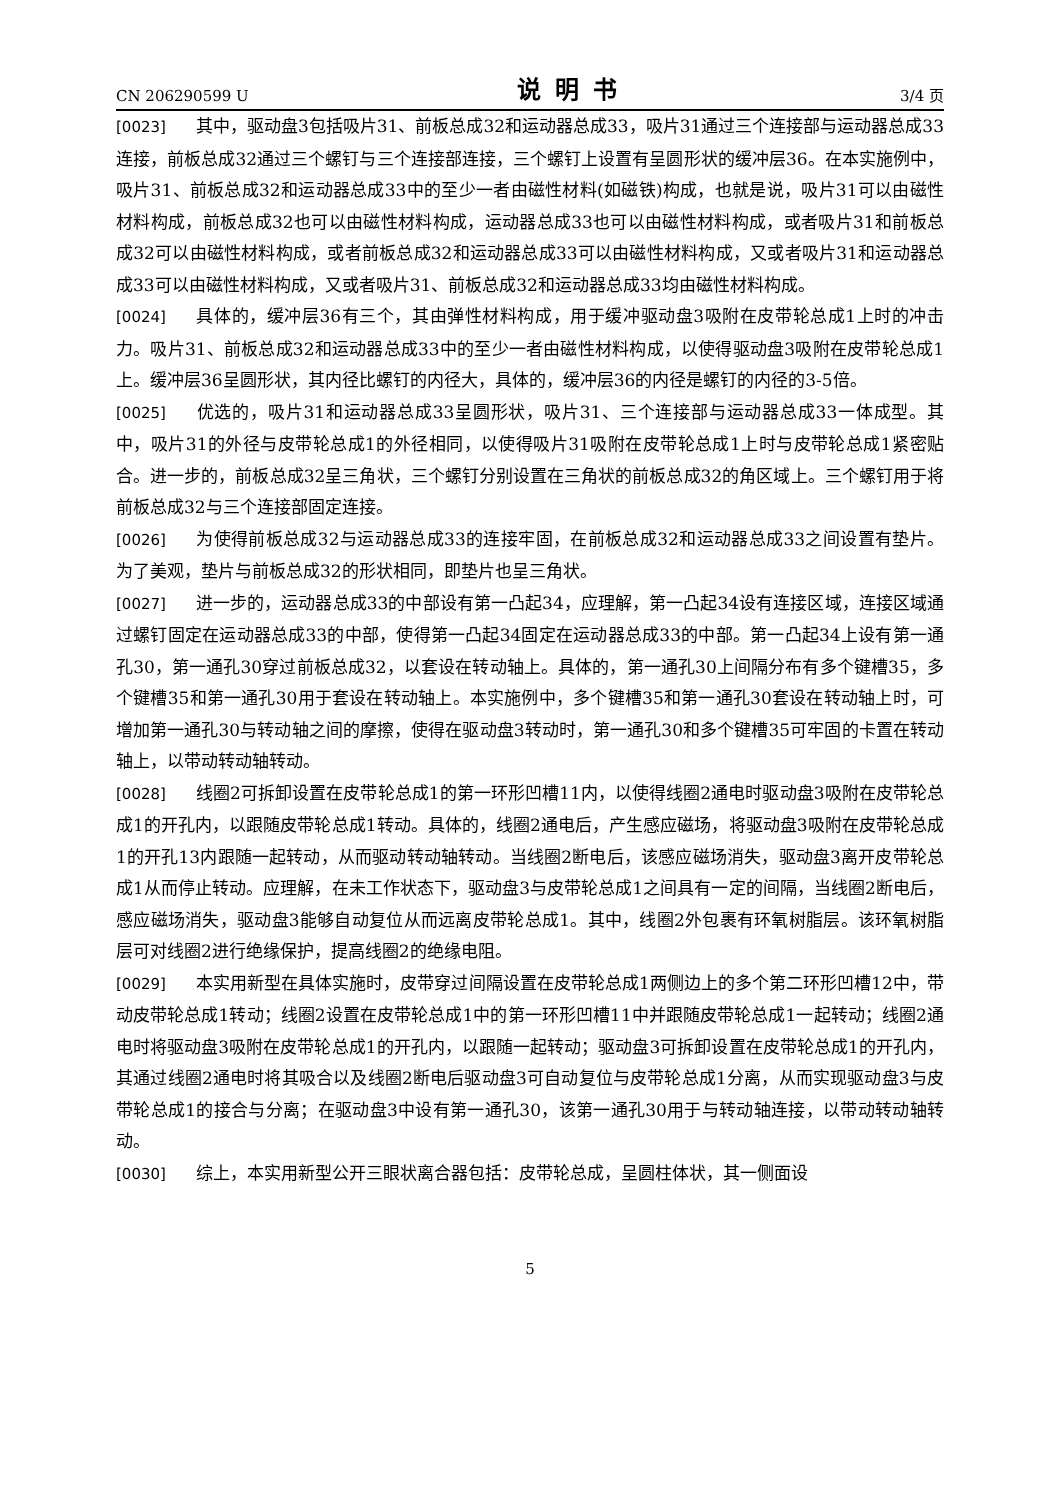CN 206290599 U 说明书 3/4 页
[0023] 其中，驱动盘3包括吸片31、前板总成32和运动器总成33，吸片31通过三个连接部与运动器总成33连接，前板总成32通过三个螺钉与三个连接部连接，三个螺钉上设置有呈圆形状的缓冲层36。在本实施例中，吸片31、前板总成32和运动器总成33中的至少一者由磁性材料(如磁铁)构成，也就是说，吸片31可以由磁性材料构成，前板总成32也可以由磁性材料构成，运动器总成33也可以由磁性材料构成，或者吸片31和前板总成32可以由磁性材料构成，或者前板总成32和运动器总成33可以由磁性材料构成，又或者吸片31和运动器总成33可以由磁性材料构成，又或者吸片31、前板总成32和运动器总成33均由磁性材料构成。
[0024] 具体的，缓冲层36有三个，其由弹性材料构成，用于缓冲驱动盘3吸附在皮带轮总成1上时的冲击力。吸片31、前板总成32和运动器总成33中的至少一者由磁性材料构成，以使得驱动盘3吸附在皮带轮总成1上。缓冲层36呈圆形状，其内径比螺钉的内径大，具体的，缓冲层36的内径是螺钉的内径的3-5倍。
[0025] 优选的，吸片31和运动器总成33呈圆形状，吸片31、三个连接部与运动器总成33一体成型。其中，吸片31的外径与皮带轮总成1的外径相同，以使得吸片31吸附在皮带轮总成1上时与皮带轮总成1紧密贴合。进一步的，前板总成32呈三角状，三个螺钉分别设置在三角状的前板总成32的角区域上。三个螺钉用于将前板总成32与三个连接部固定连接。
[0026] 为使得前板总成32与运动器总成33的连接牢固，在前板总成32和运动器总成33之间设置有垫片。为了美观，垫片与前板总成32的形状相同，即垫片也呈三角状。
[0027] 进一步的，运动器总成33的中部设有第一凸起34，应理解，第一凸起34设有连接区域，连接区域通过螺钉固定在运动器总成33的中部，使得第一凸起34固定在运动器总成33的中部。第一凸起34上设有第一通孔30，第一通孔30穿过前板总成32，以套设在转动轴上。具体的，第一通孔30上间隔分布有多个键槽35，多个键槽35和第一通孔30用于套设在转动轴上。本实施例中，多个键槽35和第一通孔30套设在转动轴上时，可增加第一通孔30与转动轴之间的摩擦，使得在驱动盘3转动时，第一通孔30和多个键槽35可牢固的卡置在转动轴上，以带动转动轴转动。
[0028] 线圈2可拆卸设置在皮带轮总成1的第一环形凹槽11内，以使得线圈2通电时驱动盘3吸附在皮带轮总成1的开孔内，以跟随皮带轮总成1转动。具体的，线圈2通电后，产生感应磁场，将驱动盘3吸附在皮带轮总成1的开孔13内跟随一起转动，从而驱动转动轴转动。当线圈2断电后，该感应磁场消失，驱动盘3离开皮带轮总成1从而停止转动。应理解，在未工作状态下，驱动盘3与皮带轮总成1之间具有一定的间隔，当线圈2断电后，感应磁场消失，驱动盘3能够自动复位从而远离皮带轮总成1。其中，线圈2外包裹有环氧树脂层。该环氧树脂层可对线圈2进行绝缘保护，提高线圈2的绝缘电阻。
[0029] 本实用新型在具体实施时，皮带穿过间隔设置在皮带轮总成1两侧边上的多个第二环形凹槽12中，带动皮带轮总成1转动；线圈2设置在皮带轮总成1中的第一环形凹槽11中并跟随皮带轮总成1一起转动；线圈2通电时将驱动盘3吸附在皮带轮总成1的开孔内，以跟随一起转动；驱动盘3可拆卸设置在皮带轮总成1的开孔内，其通过线圈2通电时将其吸合以及线圈2断电后驱动盘3可自动复位与皮带轮总成1分离，从而实现驱动盘3与皮带轮总成1的接合与分离；在驱动盘3中设有第一通孔30，该第一通孔30用于与转动轴连接，以带动转动轴转动。
[0030] 综上，本实用新型公开三眼状离合器包括：皮带轮总成，呈圆柱体状，其一侧面设
5